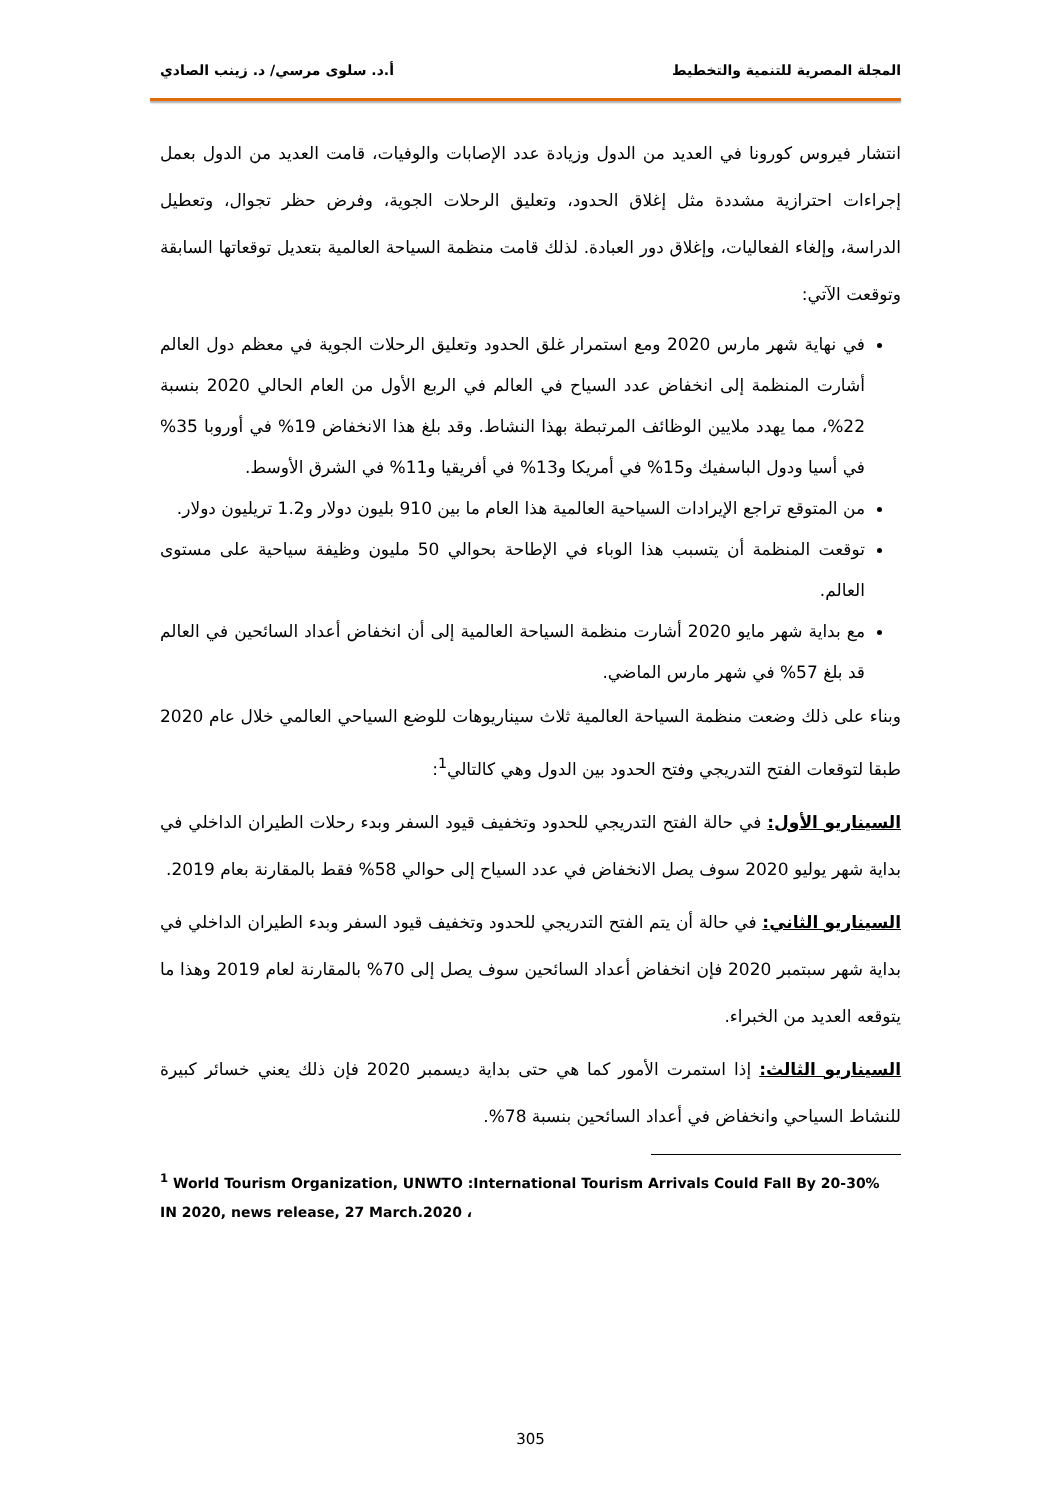المجلة المصرية للتنمية والتخطيط أ.د. سلوى مرسي/ د. زينب الصادي
انتشار فيروس كورونا في العديد من الدول وزيادة عدد الإصابات والوفيات، قامت العديد من الدول بعمل إجراءات احترازية مشددة مثل إغلاق الحدود، وتعليق الرحلات الجوية، وفرض حظر تجوال، وتعطيل الدراسة، وإلغاء الفعاليات، وإغلاق دور العبادة. لذلك قامت منظمة السياحة العالمية بتعديل توقعاتها السابقة وتوقعت الآتي:
في نهاية شهر مارس 2020 ومع استمرار غلق الحدود وتعليق الرحلات الجوية في معظم دول العالم أشارت المنظمة إلى انخفاض عدد السياح في العالم في الربع الأول من العام الحالي 2020 بنسبة 22%، مما يهدد ملايين الوظائف المرتبطة بهذا النشاط. وقد بلغ هذا الانخفاض 19% في أوروبا 35% في أسيا ودول الباسفيك و15% في أمريكا و13% في أفريقيا و11% في الشرق الأوسط.
من المتوقع تراجع الإيرادات السياحية العالمية هذا العام ما بين 910 بليون دولار و1.2 تريليون دولار.
توقعت المنظمة أن يتسبب هذا الوباء في الإطاحة بحوالي 50 مليون وظيفة سياحية على مستوى العالم.
مع بداية شهر مايو 2020 أشارت منظمة السياحة العالمية إلى أن انخفاض أعداد السائحين في العالم قد بلغ 57% في شهر مارس الماضي.
وبناء على ذلك وضعت منظمة السياحة العالمية ثلاث سيناريوهات للوضع السياحي العالمي خلال عام 2020 طبقا لتوقعات الفتح التدريجي وفتح الحدود بين الدول وهي كالتالي<sup>1</sup>:
السيناريو الأول: في حالة الفتح التدريجي للحدود وتخفيف قيود السفر وبدء رحلات الطيران الداخلي في بداية شهر يوليو 2020 سوف يصل الانخفاض في عدد السياح إلى حوالي 58% فقط بالمقارنة بعام 2019.
السيناريو الثاني: في حالة أن يتم الفتح التدريجي للحدود وتخفيف قيود السفر وبدء الطيران الداخلي في بداية شهر سبتمبر 2020 فإن انخفاض أعداد السائحين سوف يصل إلى 70% بالمقارنة لعام 2019 وهذا ما يتوقعه العديد من الخبراء.
السيناريو الثالث: إذا استمرت الأمور كما هي حتى بداية ديسمبر 2020 فإن ذلك يعني خسائر كبيرة للنشاط السياحي وانخفاض في أعداد السائحين بنسبة 78%.
<sup>1</sup> World Tourism Organization, UNWTO :International Tourism Arrivals Could Fall By 20-30% IN 2020, news release, 27 March.2020 ،
305